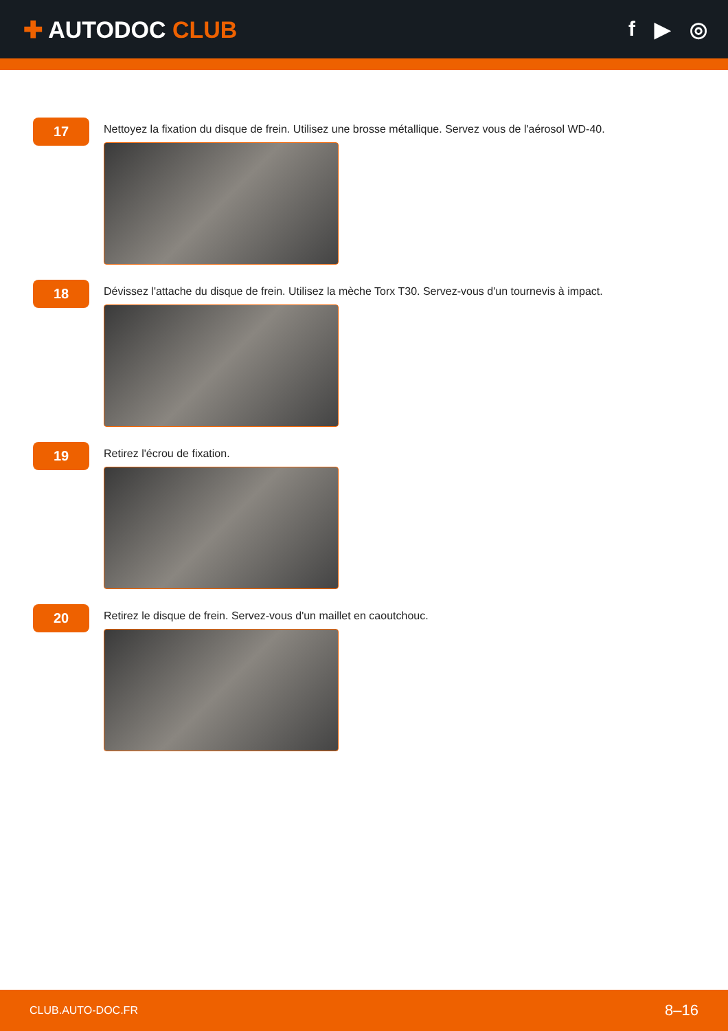✚ AUTODOC CLUB f ▶ ◎
17
Nettoyez la fixation du disque de frein. Utilisez une brosse métallique. Servez vous de l'aérosol WD-40.
18
Dévissez l'attache du disque de frein. Utilisez la mèche Torx T30. Servez-vous d'un tournevis à impact.
19
Retirez l'écrou de fixation.
20
Retirez le disque de frein. Servez-vous d'un maillet en caoutchouc.
CLUB.AUTO-DOC.FR 8–16